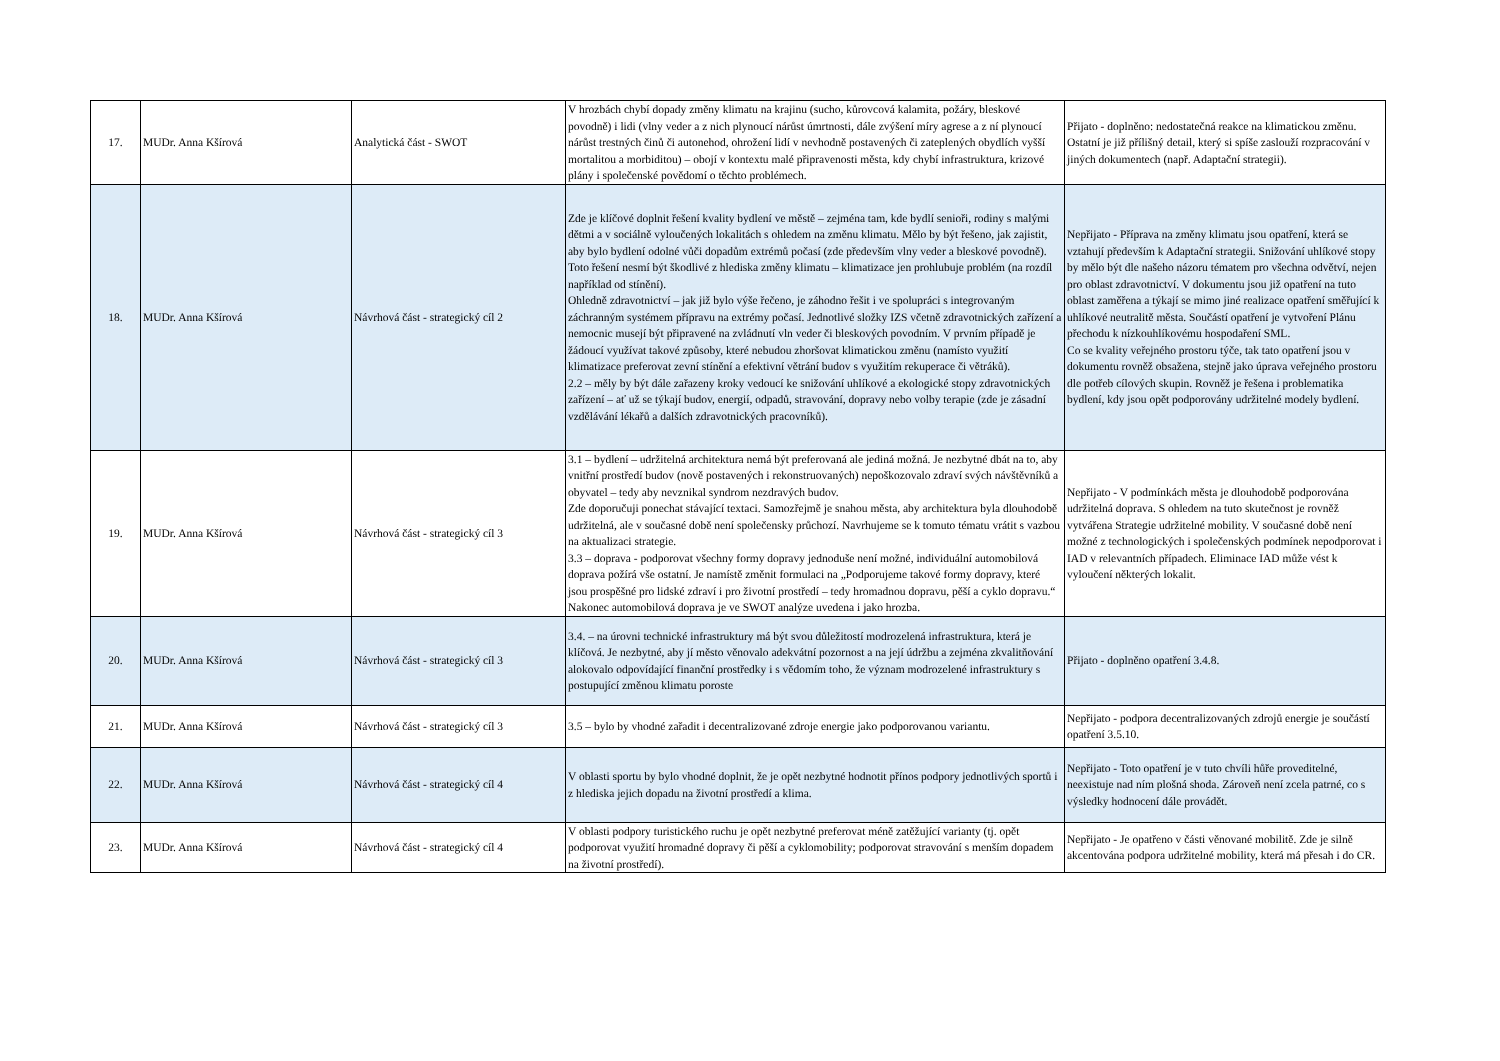| 17. | MUDr. Anna Kšírová | Analytická část - SWOT | V hrozbách chybí dopady změny klimatu na krajinu (sucho, kůrovcová kalamita, požáry, bleskové povodně) i lidi (vlny veder a z nich plynoucí nárůst úmrtnosti, dále zvýšení míry agrese a z ní plynoucí nárůst trestných činů či autonehod, ohrožení lidí v nevhodně postavených či zateplených obydlích vyšší mortalitou a morbiditou) – obojí v kontextu malé připravenosti města, kdy chybí infrastruktura, krizové plány i společenské povědomí o těchto problémech. | Přijato - doplněno: nedostatečná reakce na klimatickou změnu. Ostatní je již přílišný detail, který si spíše zaslouží rozpracování v jiných dokumentech (např. Adaptační strategii). |
| 18. | MUDr. Anna Kšírová | Návrhová část - strategický cíl 2 | Zde je klíčové doplnit řešení kvality bydlení ve městě – zejména tam, kde bydlí senioři, rodiny s malými dětmi a v sociálně vyloučených lokalitách s ohledem na změnu klimatu. Mělo by být řešeno, jak zajistit, aby bylo bydlení odolné vůči dopadům extrémů počasí (zde především vlny veder a bleskové povodně). Toto řešení nesmí být škodlivé z hlediska změny klimatu – klimatizace jen prohlubuje problém (na rozdíl například od stínění). Ohledně zdravotnictví – jak již bylo výše řečeno, je záhodno řešit i ve spolupráci s integrovaným záchranným systémem přípravu na extrémy počasí. Jednotlivé složky IZS včetně zdravotnických zařízení a nemocnic musejí být připravené na zvládnutí vln veder či bleskových povodním. V prvním případě je žádoucí využívat takové způsoby, které nebudou zhoršovat klimatickou změnu (namísto využití klimatizace preferovat zevní stínění a efektivní větrání budov s využitím rekuperace či větráků). 2.2 – měly by být dále zařazeny kroky vedoucí ke snižování uhlíkové a ekologické stopy zdravotnických zařízení – ať už se týkají budov, energií, odpadů, stravování, dopravy nebo volby terapie (zde je zásadní vzdělávání lékařů a dalších zdravotnických pracovníků). | Nepřijato - Příprava na změny klimatu jsou opatření, která se vztahují především k Adaptační strategii. Snižování uhlíkové stopy by mělo být dle našeho názoru tématem pro všechna odvětví, nejen pro oblast zdravotnictví. V dokumentu jsou již opatření na tuto oblast zaměřena a týkají se mimo jiné realizace opatření směřující k uhlíkové neutralitě města. Součástí opatření je vytvoření Plánu přechodu k nízkouhlíkovému hospodaření SML. Co se kvality veřejného prostoru týče, tak tato opatření jsou v dokumentu rovněž obsažena, stejně jako úprava veřejného prostoru dle potřeb cílových skupin. Rovněž je řešena i problematika bydlení, kdy jsou opět podporovány udržitelné modely bydlení. |
| 19. | MUDr. Anna Kšírová | Návrhová část - strategický cíl 3 | 3.1 – bydlení – udržitelná architektura nemá být preferovaná ale jediná možná. Je nezbytné dbát na to, aby vnitřní prostředí budov (nově postavených i rekonstruovaných) nepoškozovalo zdraví svých návštěvníků a obyvatel – tedy aby nevznikal syndrom nezdravých budov. Zde doporučuji ponechat stávající textaci. Samozřejmě je snahou města, aby architektura byla dlouhodobě udržitelná, ale v současné době není společensky průchozí. Navrhujeme se k tomuto tématu vrátit s vazbou na aktualizaci strategie. 3.3 – doprava - podporovat všechny formy dopravy jednoduše není možné, individuální automobilová doprava požírá vše ostatní. Je namístě změnit formulaci na „Podporujeme takové formy dopravy, které jsou prospěšné pro lidské zdraví i pro životní prostředí – tedy hromadnou dopravu, pěší a cyklo dopravu.“ Nakonec automobilová doprava je ve SWOT analýze uvedena i jako hrozba. | Nepřijato - V podmínkách města je dlouhodobě podporována udržitelná doprava. S ohledem na tuto skutečnost je rovněž vytvářena Strategie udržitelné mobility. V současné době není možné z technologických i společenských podmínek nepodporovat i IAD v relevantních případech. Eliminace IAD může vést k vyloučení některých lokalit. |
| 20. | MUDr. Anna Kšírová | Návrhová část - strategický cíl 3 | 3.4. – na úrovni technické infrastruktury má být svou důležitostí modrozelená infrastruktura, která je klíčová. Je nezbytné, aby jí město věnovalo adekvátní pozornost a na její údržbu a zejména zkvalitňování alokovalo odpovídající finanční prostředky i s vědomím toho, že význam modrozelené infrastruktury s postupující změnou klimatu poroste | Přijato - doplněno opatření 3.4.8. |
| 21. | MUDr. Anna Kšírová | Návrhová část - strategický cíl 3 | 3.5 – bylo by vhodné zařadit i decentralizované zdroje energie jako podporovanou variantu. | Nepřijato - podpora decentralizovaných zdrojů energie je součástí opatření 3.5.10. |
| 22. | MUDr. Anna Kšírová | Návrhová část - strategický cíl 4 | V oblasti sportu by bylo vhodné doplnit, že je opět nezbytné hodnotit přínos podpory jednotlivých sportů i z hlediska jejich dopadu na životní prostředí a klima. | Nepřijato - Toto opatření je v tuto chvíli hůře proveditelné, neexistuje nad ním plošná shoda. Zároveň není zcela patrné, co s výsledky hodnocení dále provádět. |
| 23. | MUDr. Anna Kšírová | Návrhová část - strategický cíl 4 | V oblasti podpory turistického ruchu je opět nezbytné preferovat méně zatěžující varianty (tj. opět podporovat využití hromadné dopravy či pěší a cyklomobility; podporovat stravování s menším dopadem na životní prostředí). | Nepřijato - Je opatřeno v části věnované mobilitě. Zde je silně akcentována podpora udržitelné mobility, která má přesah i do CR. |